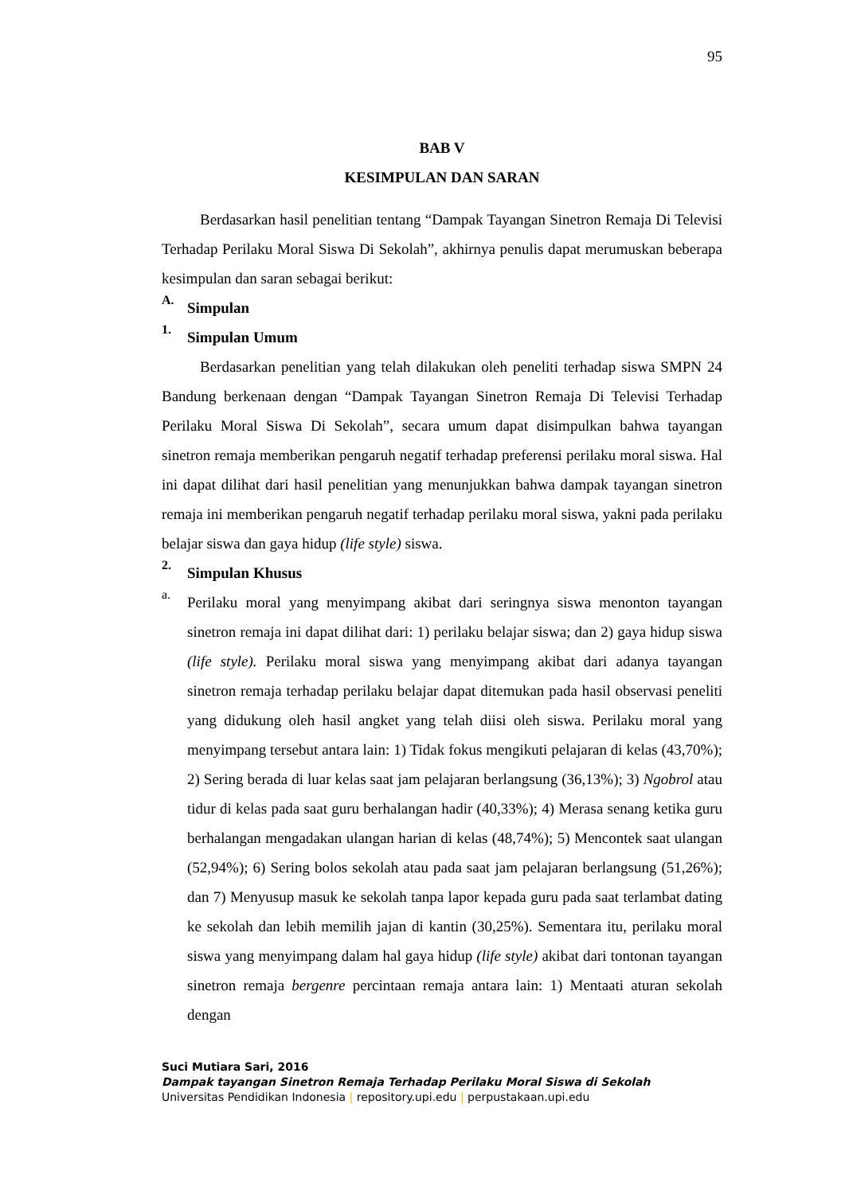95
BAB V
KESIMPULAN DAN SARAN
Berdasarkan hasil penelitian tentang “Dampak Tayangan Sinetron Remaja Di Televisi Terhadap Perilaku Moral Siswa Di Sekolah”, akhirnya penulis dapat merumuskan beberapa kesimpulan dan saran sebagai berikut:
A.
Simpulan
1.
Simpulan Umum
Berdasarkan penelitian yang telah dilakukan oleh peneliti terhadap siswa SMPN 24 Bandung berkenaan dengan “Dampak Tayangan Sinetron Remaja Di Televisi Terhadap Perilaku Moral Siswa Di Sekolah”, secara umum dapat disimpulkan bahwa tayangan sinetron remaja memberikan pengaruh negatif terhadap preferensi perilaku moral siswa. Hal ini dapat dilihat dari hasil penelitian yang menunjukkan bahwa dampak tayangan sinetron remaja ini memberikan pengaruh negatif terhadap perilaku moral siswa, yakni pada perilaku belajar siswa dan gaya hidup (life style) siswa.
2.
Simpulan Khusus
a.
Perilaku moral yang menyimpang akibat dari seringnya siswa menonton tayangan sinetron remaja ini dapat dilihat dari: 1) perilaku belajar siswa; dan 2) gaya hidup siswa (life style). Perilaku moral siswa yang menyimpang akibat dari adanya tayangan sinetron remaja terhadap perilaku belajar dapat ditemukan pada hasil observasi peneliti yang didukung oleh hasil angket yang telah diisi oleh siswa. Perilaku moral yang menyimpang tersebut antara lain: 1) Tidak fokus mengikuti pelajaran di kelas (43,70%); 2) Sering berada di luar kelas saat jam pelajaran berlangsung (36,13%); 3) Ngobrol atau tidur di kelas pada saat guru berhalangan hadir (40,33%); 4) Merasa senang ketika guru berhalangan mengadakan ulangan harian di kelas (48,74%); 5) Mencontek saat ulangan (52,94%); 6) Sering bolos sekolah atau pada saat jam pelajaran berlangsung (51,26%); dan 7) Menyusup masuk ke sekolah tanpa lapor kepada guru pada saat terlambat dating ke sekolah dan lebih memilih jajan di kantin (30,25%). Sementara itu, perilaku moral siswa yang menyimpang dalam hal gaya hidup (life style) akibat dari tontonan tayangan sinetron remaja bergenre percintaan remaja antara lain: 1) Mentaati aturan sekolah dengan
Suci Mutiara Sari, 2016
Dampak tayangan Sinetron Remaja Terhadap Perilaku Moral Siswa di Sekolah
Universitas Pendidikan Indonesia | repository.upi.edu | perpustakaan.upi.edu